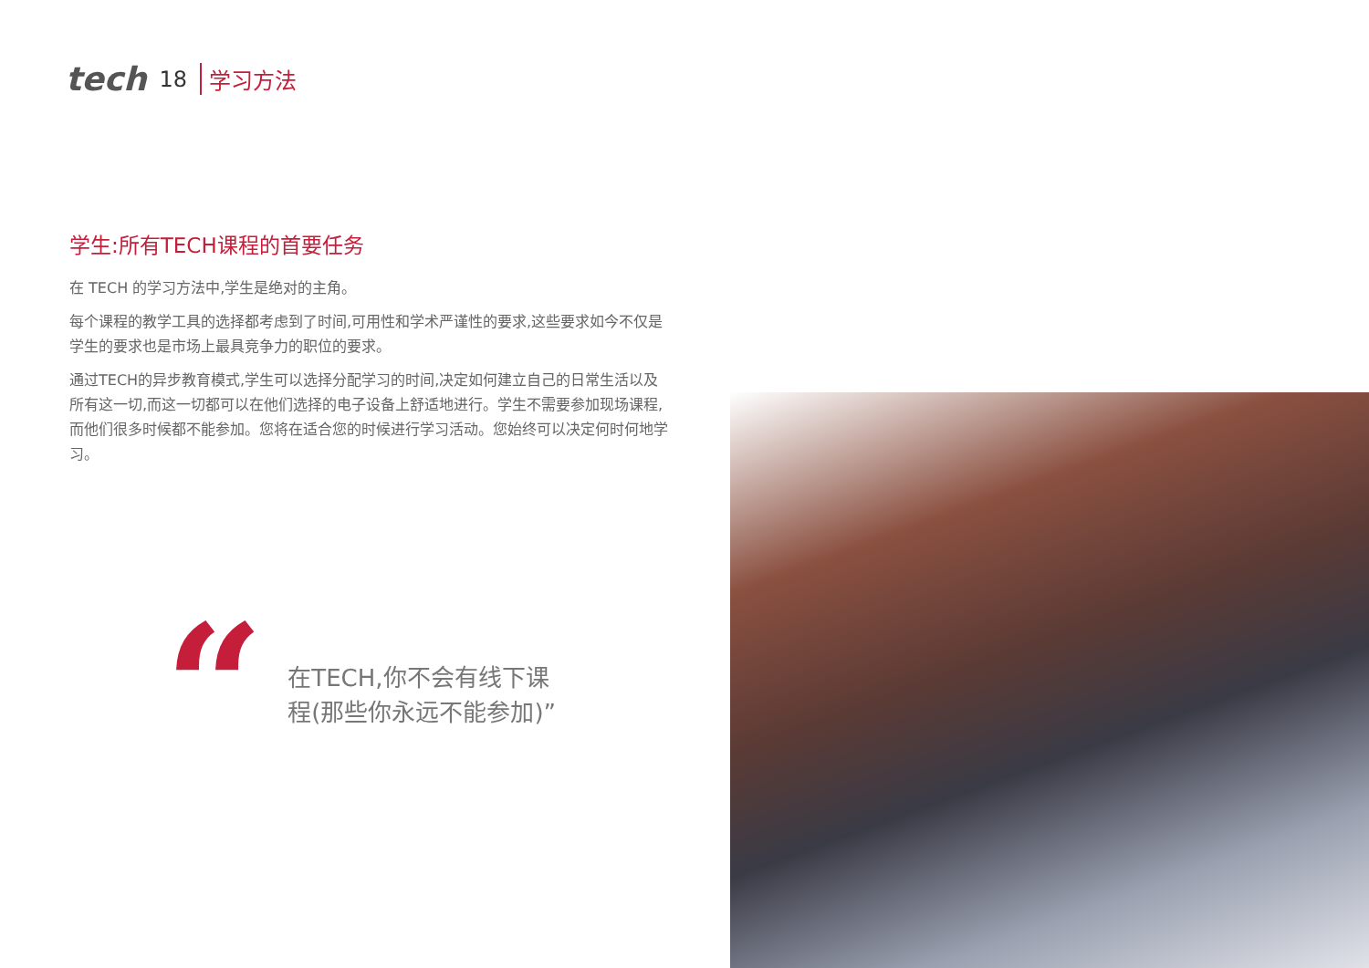tech 18 学习方法
学生:所有TECH课程的首要任务
在 TECH 的学习方法中,学生是绝对的主角。
每个课程的教学工具的选择都考虑到了时间,可用性和学术严谨性的要求,这些要求如今不仅是学生的要求也是市场上最具竞争力的职位的要求。
通过TECH的异步教育模式,学生可以选择分配学习的时间,决定如何建立自己的日常生活以及所有这一切,而这一切都可以在他们选择的电子设备上舒适地进行。学生不需要参加现场课程,而他们很多时候都不能参加。您将在适合您的时候进行学习活动。您始终可以决定何时何地学习。
“
在TECH,你不会有线下课程(那些你永远不能参加)”